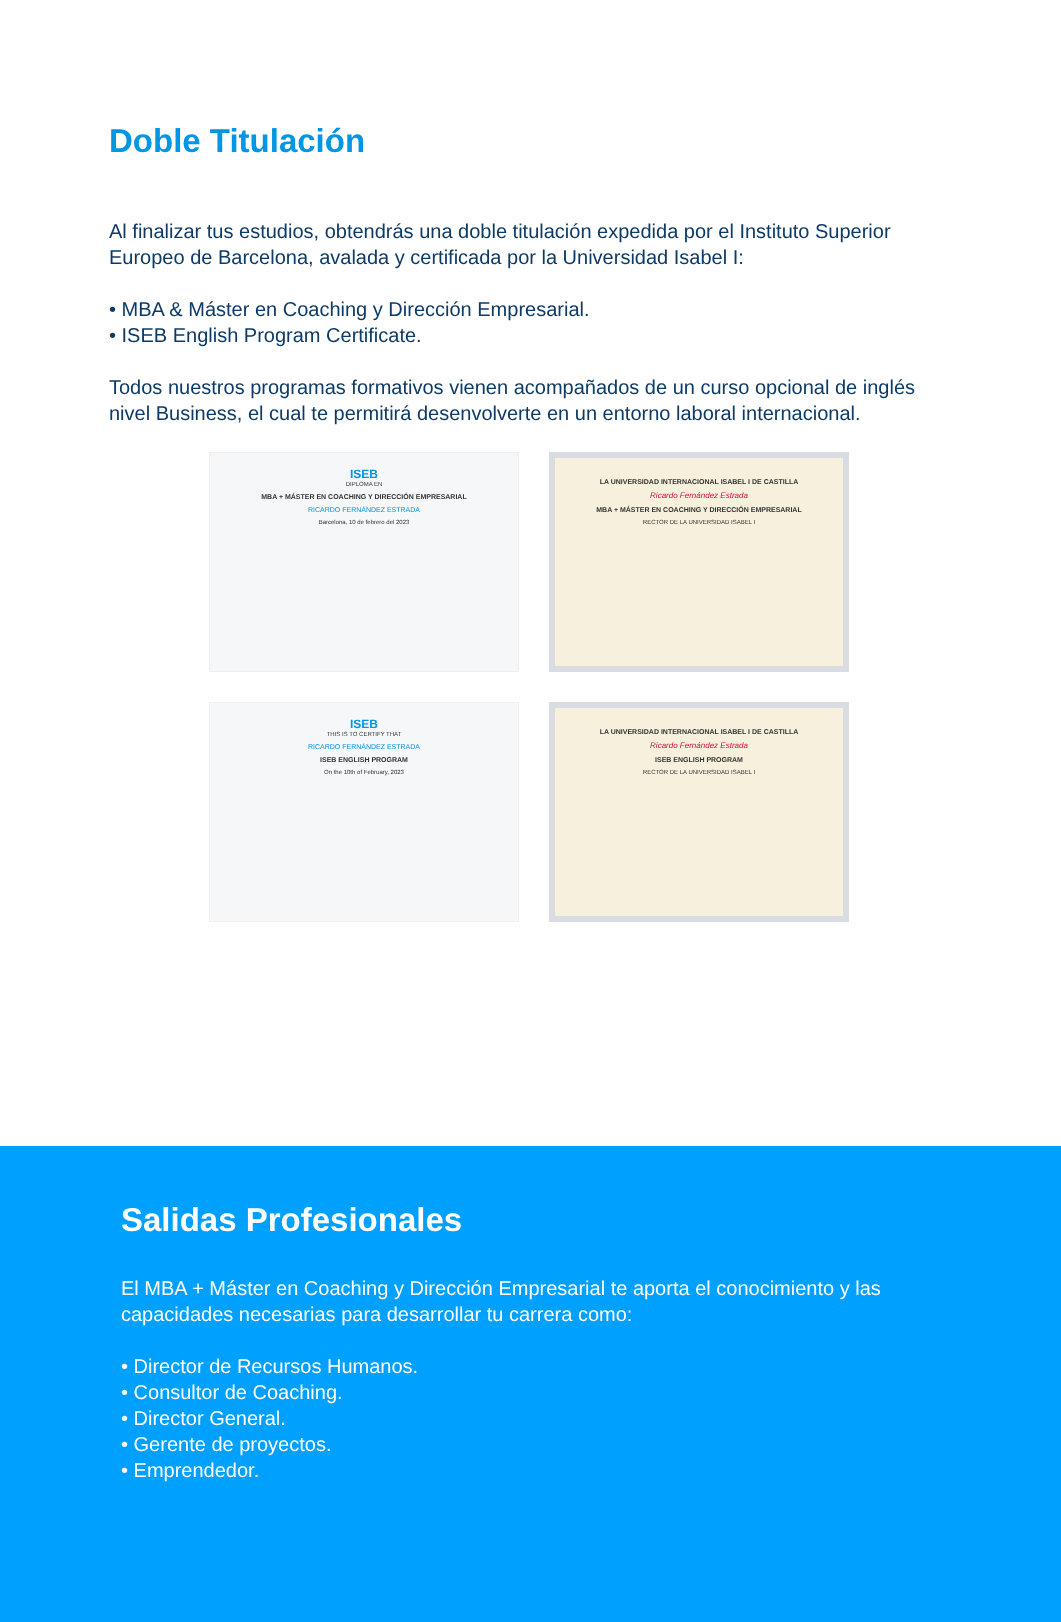Doble Titulación
Al finalizar tus estudios, obtendrás una doble titulación expedida por el Instituto Superior Europeo de Barcelona, avalada y certificada por la Universidad Isabel I:
• MBA & Máster en Coaching y Dirección Empresarial.
• ISEB English Program Certificate.
Todos nuestros programas formativos vienen acompañados de un curso opcional de inglés nivel Business, el cual te permitirá desenvolverte en un entorno laboral internacional.
ISEB
DIPLOMA EN
MBA + MÁSTER EN COACHING Y DIRECCIÓN EMPRESARIAL
RICARDO FERNÁNDEZ ESTRADA
Barcelona, 10 de febrero del 2023
LA UNIVERSIDAD INTERNACIONAL ISABEL I DE CASTILLA
Ricardo Fernández Estrada
MBA + MÁSTER EN COACHING Y DIRECCIÓN EMPRESARIAL
RECTOR DE LA UNIVERSIDAD ISABEL I
ISEB
THIS IS TO CERTIFY THAT
RICARDO FERNÁNDEZ ESTRADA
ISEB ENGLISH PROGRAM
On the 10th of February, 2023
LA UNIVERSIDAD INTERNACIONAL ISABEL I DE CASTILLA
Ricardo Fernández Estrada
ISEB ENGLISH PROGRAM
RECTOR DE LA UNIVERSIDAD ISABEL I
Salidas Profesionales
El MBA + Máster en Coaching y Dirección Empresarial te aporta el conocimiento y las capacidades necesarias para desarrollar tu carrera como:
• Director de Recursos Humanos.
• Consultor de Coaching.
• Director General.
• Gerente de proyectos.
• Emprendedor.